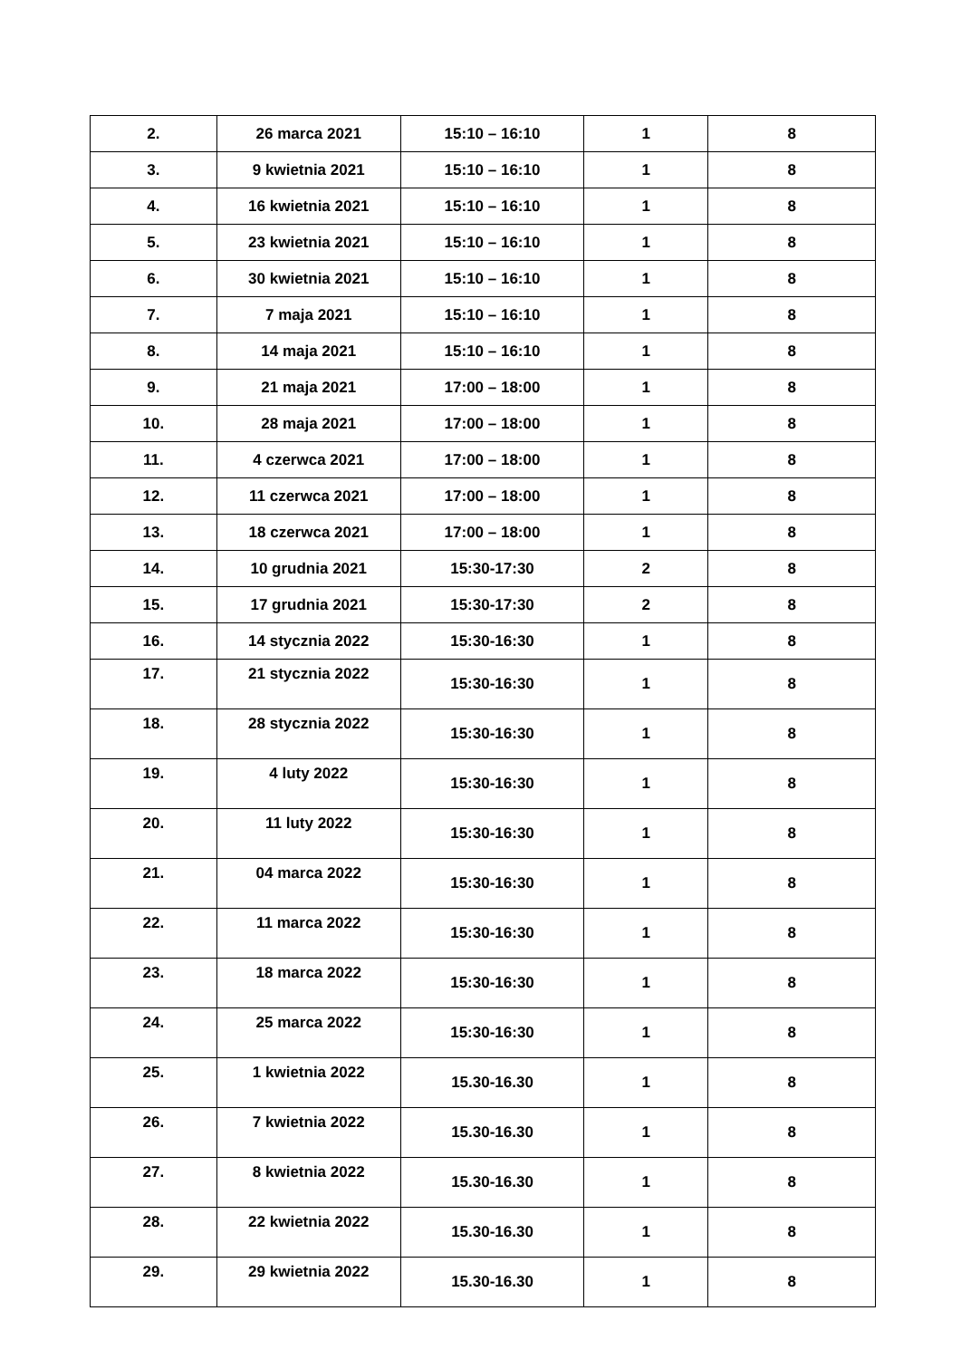| 2. | 26 marca 2021 | 15:10 – 16:10 | 1 | 8 |
| 3. | 9 kwietnia 2021 | 15:10 – 16:10 | 1 | 8 |
| 4. | 16 kwietnia 2021 | 15:10 – 16:10 | 1 | 8 |
| 5. | 23 kwietnia 2021 | 15:10 – 16:10 | 1 | 8 |
| 6. | 30 kwietnia 2021 | 15:10 – 16:10 | 1 | 8 |
| 7. | 7 maja 2021 | 15:10 – 16:10 | 1 | 8 |
| 8. | 14 maja 2021 | 15:10 – 16:10 | 1 | 8 |
| 9. | 21 maja 2021 | 17:00 – 18:00 | 1 | 8 |
| 10. | 28 maja 2021 | 17:00 – 18:00 | 1 | 8 |
| 11. | 4 czerwca 2021 | 17:00 – 18:00 | 1 | 8 |
| 12. | 11 czerwca 2021 | 17:00 – 18:00 | 1 | 8 |
| 13. | 18 czerwca 2021 | 17:00 – 18:00 | 1 | 8 |
| 14. | 10 grudnia 2021 | 15:30-17:30 | 2 | 8 |
| 15. | 17 grudnia 2021 | 15:30-17:30 | 2 | 8 |
| 16. | 14 stycznia 2022 | 15:30-16:30 | 1 | 8 |
| 17. | 21 stycznia 2022 | 15:30-16:30 | 1 | 8 |
| 18. | 28 stycznia 2022 | 15:30-16:30 | 1 | 8 |
| 19. | 4 luty 2022 | 15:30-16:30 | 1 | 8 |
| 20. | 11 luty 2022 | 15:30-16:30 | 1 | 8 |
| 21. | 04 marca 2022 | 15:30-16:30 | 1 | 8 |
| 22. | 11 marca 2022 | 15:30-16:30 | 1 | 8 |
| 23. | 18 marca 2022 | 15:30-16:30 | 1 | 8 |
| 24. | 25 marca 2022 | 15:30-16:30 | 1 | 8 |
| 25. | 1 kwietnia 2022 | 15.30-16.30 | 1 | 8 |
| 26. | 7 kwietnia 2022 | 15.30-16.30 | 1 | 8 |
| 27. | 8 kwietnia 2022 | 15.30-16.30 | 1 | 8 |
| 28. | 22 kwietnia 2022 | 15.30-16.30 | 1 | 8 |
| 29. | 29 kwietnia 2022 | 15.30-16.30 | 1 | 8 |